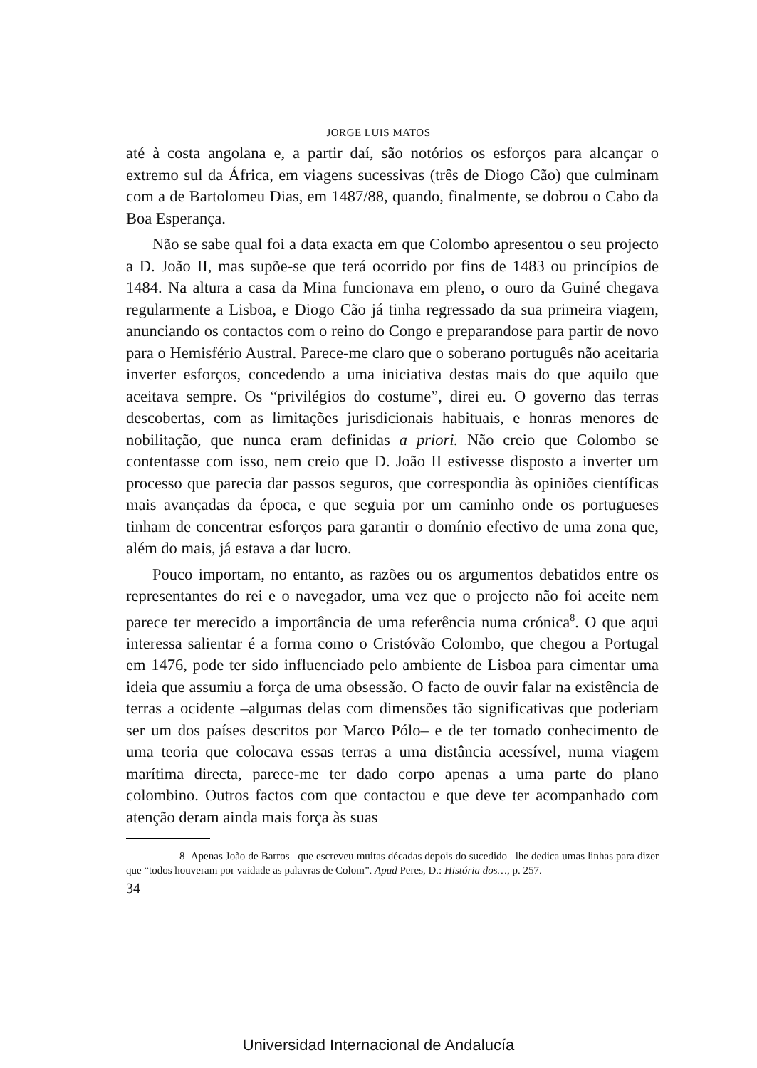JORGE LUIS MATOS
até à costa angolana e, a partir daí, são notórios os esforços para alcançar o extremo sul da África, em viagens sucessivas (três de Diogo Cão) que culminam com a de Bartolomeu Dias, em 1487/88, quando, finalmente, se dobrou o Cabo da Boa Esperança.
Não se sabe qual foi a data exacta em que Colombo apresentou o seu projecto a D. João II, mas supõe-se que terá ocorrido por fins de 1483 ou princípios de 1484. Na altura a casa da Mina funcionava em pleno, o ouro da Guiné chegava regularmente a Lisboa, e Diogo Cão já tinha regressado da sua primeira viagem, anunciando os contactos com o reino do Congo e preparandose para partir de novo para o Hemisfério Austral. Parece-me claro que o soberano português não aceitaria inverter esforços, concedendo a uma iniciativa destas mais do que aquilo que aceitava sempre. Os “privilégios do costume”, direi eu. O governo das terras descobertas, com as limitações jurisdicionais habituais, e honras menores de nobilitação, que nunca eram definidas a priori. Não creio que Colombo se contentasse com isso, nem creio que D. João II estivesse disposto a inverter um processo que parecia dar passos seguros, que correspondia às opiniões científicas mais avançadas da época, e que seguia por um caminho onde os portugueses tinham de concentrar esforços para garantir o domínio efectivo de uma zona que, além do mais, já estava a dar lucro.
Pouco importam, no entanto, as razões ou os argumentos debatidos entre os representantes do rei e o navegador, uma vez que o projecto não foi aceite nem parece ter merecido a importância de uma referência numa crónica<sup>8</sup>. O que aqui interessa salientar é a forma como o Cristóvão Colombo, que chegou a Portugal em 1476, pode ter sido influenciado pelo ambiente de Lisboa para cimentar uma ideia que assumiu a força de uma obsessão. O facto de ouvir falar na existência de terras a ocidente –algumas delas com dimensões tão significativas que poderiam ser um dos países descritos por Marco Pólo– e de ter tomado conhecimento de uma teoria que colocava essas terras a uma distância acessível, numa viagem marítima directa, parece-me ter dado corpo apenas a uma parte do plano colombino. Outros factos com que contactou e que deve ter acompanhado com atenção deram ainda mais força às suas
8 Apenas João de Barros –que escreveu muitas décadas depois do sucedido– lhe dedica umas linhas para dizer que “todos houveram por vaidade as palavras de Colom”. Apud Peres, D.: História dos…, p. 257.
34
Universidad Internacional de Andalucía